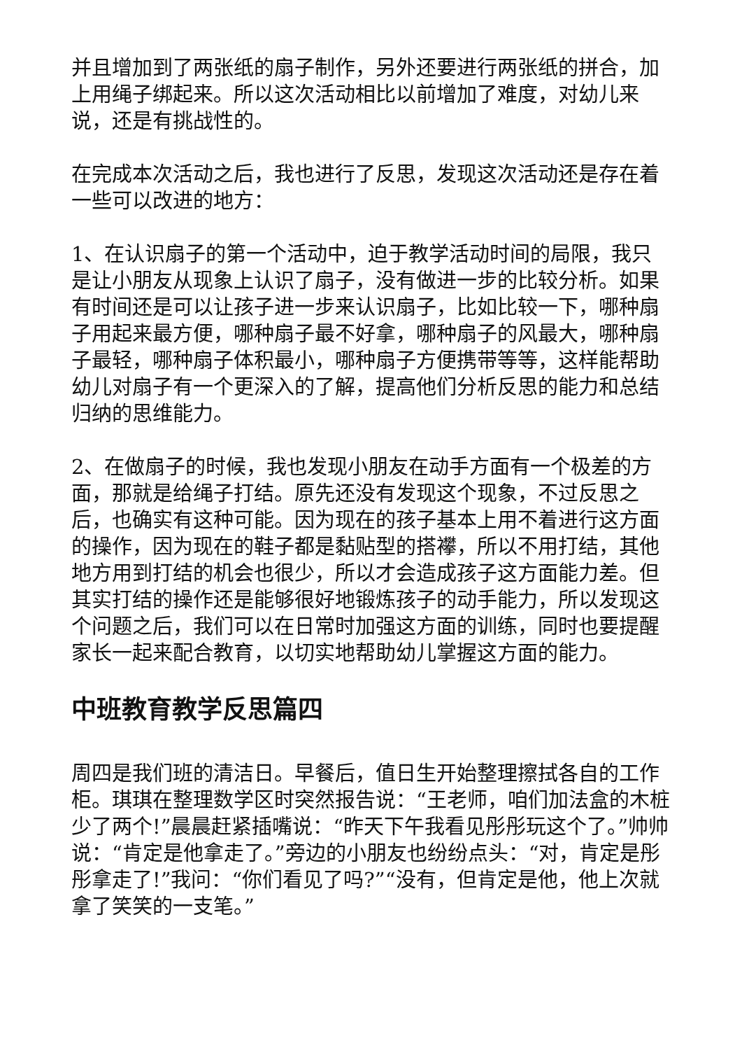并且增加到了两张纸的扇子制作，另外还要进行两张纸的拼合，加上用绳子绑起来。所以这次活动相比以前增加了难度，对幼儿来说，还是有挑战性的。
在完成本次活动之后，我也进行了反思，发现这次活动还是存在着一些可以改进的地方：
1、在认识扇子的第一个活动中，迫于教学活动时间的局限，我只是让小朋友从现象上认识了扇子，没有做进一步的比较分析。如果有时间还是可以让孩子进一步来认识扇子，比如比较一下，哪种扇子用起来最方便，哪种扇子最不好拿，哪种扇子的风最大，哪种扇子最轻，哪种扇子体积最小，哪种扇子方便携带等等，这样能帮助幼儿对扇子有一个更深入的了解，提高他们分析反思的能力和总结归纳的思维能力。
2、在做扇子的时候，我也发现小朋友在动手方面有一个极差的方面，那就是给绳子打结。原先还没有发现这个现象，不过反思之后，也确实有这种可能。因为现在的孩子基本上用不着进行这方面的操作，因为现在的鞋子都是黏贴型的搭襻，所以不用打结，其他地方用到打结的机会也很少，所以才会造成孩子这方面能力差。但其实打结的操作还是能够很好地锻炼孩子的动手能力，所以发现这个问题之后，我们可以在日常时加强这方面的训练，同时也要提醒家长一起来配合教育，以切实地帮助幼儿掌握这方面的能力。
中班教育教学反思篇四
周四是我们班的清洁日。早餐后，值日生开始整理擦拭各自的工作柜。琪琪在整理数学区时突然报告说：“王老师，咱们加法盒的木桩少了两个!”晨晨赶紧插嘴说：“昨天下午我看见彤彤玩这个了。”帅帅说：“肯定是他拿走了。”旁边的小朋友也纷纷点头：“对，肯定是彤彤拿走了!”我问：“你们看见了吗?”“没有，但肯定是他，他上次就拿了笑笑的一支笔。”